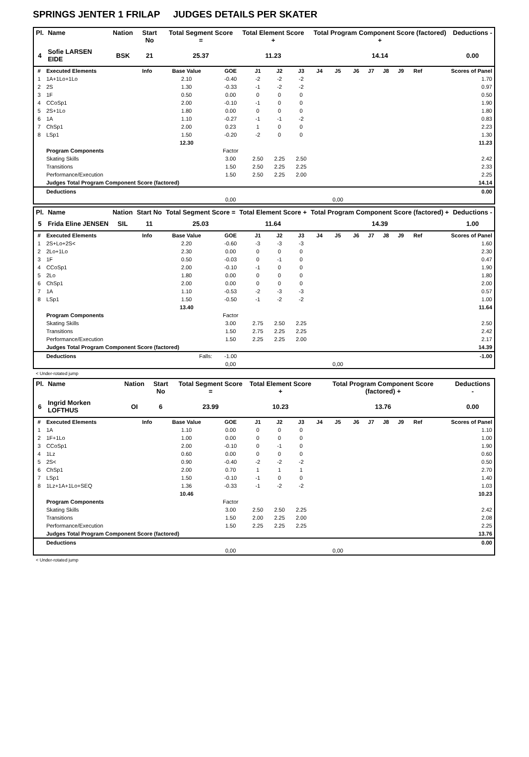SPRINGS JENTER 1 FRILAP JUDGES DETAILS PER SKATER
| Pl. | Name | Nation | Start No | Total Segment Score = | Total Element Score + | Total Program Component Score (factored) + | Deductions - |
| --- | --- | --- | --- | --- | --- | --- | --- |
| 4 | Sofie LARSEN EIDE | BSK | 21 | 25.37 | 11.23 | 14.14 | 0.00 |
| # | Executed Elements | Info | Base Value | GOE | J1 | J2 | J3 | J4 | J5 | J6 | J7 | J8 | J9 | Ref | Scores of Panel |
| --- | --- | --- | --- | --- | --- | --- | --- | --- | --- | --- | --- | --- | --- | --- | --- |
| 1 | 1A+1Lo+1Lo | | 2.10 | -0.40 | -2 | -2 | -2 | | | | | | | | 1.70 |
| 2 | 2S | | 1.30 | -0.33 | -1 | -2 | -2 | | | | | | | | 0.97 |
| 3 | 1F | | 0.50 | 0.00 | 0 | 0 | 0 | | | | | | | | 0.50 |
| 4 | CCoSp1 | | 2.00 | -0.10 | -1 | 0 | 0 | | | | | | | | 1.90 |
| 5 | 2S+1Lo | | 1.80 | 0.00 | 0 | 0 | 0 | | | | | | | | 1.80 |
| 6 | 1A | | 1.10 | -0.27 | -1 | -1 | -2 | | | | | | | | 0.83 |
| 7 | ChSp1 | | 2.00 | 0.23 | 1 | 0 | 0 | | | | | | | | 2.23 |
| 8 | LSp1 | | 1.50 | -0.20 | -2 | 0 | 0 | | | | | | | | 1.30 |
| | | | 12.30 | | | | | | | | | | | | 11.23 |
| | Program Components | | | Factor | | | | | | | | | | | |
| | Skating Skills | | | 3.00 | 2.50 | 2.25 | 2.50 | | | | | | | | 2.42 |
| | Transitions | | | 1.50 | 2.50 | 2.25 | 2.25 | | | | | | | | 2.33 |
| | Performance/Execution | | | 1.50 | 2.50 | 2.25 | 2.00 | | | | | | | | 2.25 |
| | Judges Total Program Component Score (factored) | | | | | | | | | | | | | | 14.14 |
| | Deductions | | | | | | | | | | | | | | 0.00 |
| | | | | 0,00 | | | | | 0,00 | | | | | | |
| Pl. | Name | Nation | Start No | Total Segment Score = | Total Element Score + | Total Program Component Score (factored) + | Deductions - |
| --- | --- | --- | --- | --- | --- | --- | --- |
| 5 | Frida Eline JENSEN | SIL | 11 | 25.03 | 11.64 | 14.39 | 1.00 |
| # | Executed Elements | Info | Base Value | GOE | J1 | J2 | J3 | J4 | J5 | J6 | J7 | J8 | J9 | Ref | Scores of Panel |
| --- | --- | --- | --- | --- | --- | --- | --- | --- | --- | --- | --- | --- | --- | --- | --- |
| 1 | 2S+Lo+2S< | | 2.20 | -0.60 | -3 | -3 | -3 | | | | | | | | 1.60 |
| 2 | 2Lo+1Lo | | 2.30 | 0.00 | 0 | 0 | 0 | | | | | | | | 2.30 |
| 3 | 1F | | 0.50 | -0.03 | 0 | -1 | 0 | | | | | | | | 0.47 |
| 4 | CCoSp1 | | 2.00 | -0.10 | -1 | 0 | 0 | | | | | | | | 1.90 |
| 5 | 2Lo | | 1.80 | 0.00 | 0 | 0 | 0 | | | | | | | | 1.80 |
| 6 | ChSp1 | | 2.00 | 0.00 | 0 | 0 | 0 | | | | | | | | 2.00 |
| 7 | 1A | | 1.10 | -0.53 | -2 | -3 | -3 | | | | | | | | 0.57 |
| 8 | LSp1 | | 1.50 | -0.50 | -1 | -2 | -2 | | | | | | | | 1.00 |
| | | | 13.40 | | | | | | | | | | | | 11.64 |
| | Program Components | | | Factor | | | | | | | | | | | |
| | Skating Skills | | | 3.00 | 2.75 | 2.50 | 2.25 | | | | | | | | 2.50 |
| | Transitions | | | 1.50 | 2.75 | 2.25 | 2.25 | | | | | | | | 2.42 |
| | Performance/Execution | | | 1.50 | 2.25 | 2.25 | 2.00 | | | | | | | | 2.17 |
| | Judges Total Program Component Score (factored) | | | | | | | | | | | | | | 14.39 |
| | Deductions | | Falls: | -1.00 | | | | | | | | | | | -1.00 |
| | | | | 0,00 | | | | | 0,00 | | | | | | |
< Under-rotated jump
| Pl. | Name | Nation | Start No | Total Segment Score = | Total Element Score + | Total Program Component Score (factored) + | Deductions - |
| --- | --- | --- | --- | --- | --- | --- | --- |
| 6 | Ingrid Morken LOFTHUS | OI | 6 | 23.99 | 10.23 | 13.76 | 0.00 |
| # | Executed Elements | Info | Base Value | GOE | J1 | J2 | J3 | J4 | J5 | J6 | J7 | J8 | J9 | Ref | Scores of Panel |
| --- | --- | --- | --- | --- | --- | --- | --- | --- | --- | --- | --- | --- | --- | --- | --- |
| 1 | 1A | | 1.10 | 0.00 | 0 | 0 | 0 | | | | | | | | 1.10 |
| 2 | 1F+1Lo | | 1.00 | 0.00 | 0 | 0 | 0 | | | | | | | | 1.00 |
| 3 | CCoSp1 | | 2.00 | -0.10 | 0 | -1 | 0 | | | | | | | | 1.90 |
| 4 | 1Lz | | 0.60 | 0.00 | 0 | 0 | 0 | | | | | | | | 0.60 |
| 5 | 2S< | | 0.90 | -0.40 | -2 | -2 | -2 | | | | | | | | 0.50 |
| 6 | ChSp1 | | 2.00 | 0.70 | 1 | 1 | 1 | | | | | | | | 2.70 |
| 7 | LSp1 | | 1.50 | -0.10 | -1 | 0 | 0 | | | | | | | | 1.40 |
| 8 | 1Lz+1A+1Lo+SEQ | | 1.36 | -0.33 | -1 | -2 | -2 | | | | | | | | 1.03 |
| | | | 10.46 | | | | | | | | | | | | 10.23 |
| | Program Components | | | Factor | | | | | | | | | | | |
| | Skating Skills | | | 3.00 | 2.50 | 2.50 | 2.25 | | | | | | | | 2.42 |
| | Transitions | | | 1.50 | 2.00 | 2.25 | 2.00 | | | | | | | | 2.08 |
| | Performance/Execution | | | 1.50 | 2.25 | 2.25 | 2.25 | | | | | | | | 2.25 |
| | Judges Total Program Component Score (factored) | | | | | | | | | | | | | | 13.76 |
| | Deductions | | | | | | | | | | | | | | 0.00 |
| | | | | 0,00 | | | | | 0,00 | | | | | | |
< Under-rotated jump